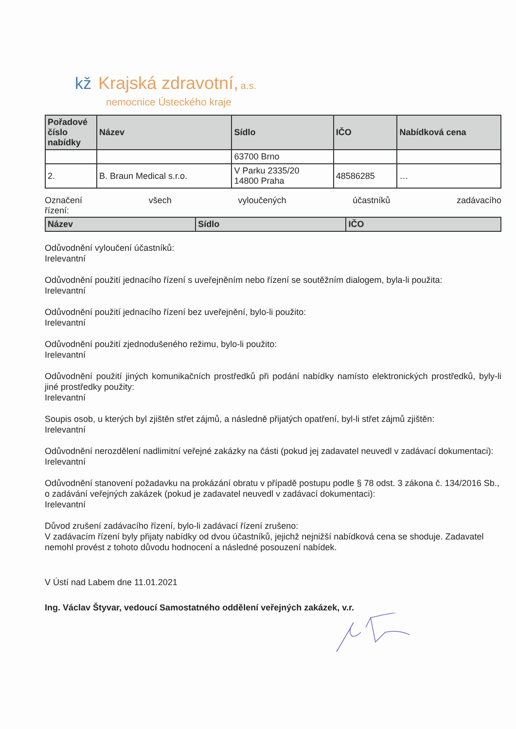kž Krajská zdravotní, a.s.
nemocnice Ústeckého kraje
| Pořadové číslo nabídky | Název | Sídlo | IČO | Nabídková cena |
| --- | --- | --- | --- | --- |
| | | 63700 Brno | | |
| 2. | B. Braun Medical s.r.o. | V Parku 2335/20 14800 Praha | 48586285 | … |
Označení všech vyloučených účastníků zadávacího
řízení:
| Název | Sídlo | IČO |
| --- | --- | --- |
Odůvodnění vyloučení účastníků:
Irelevantní
Odůvodnění použití jednacího řízení s uveřejněním nebo řízení se soutěžním dialogem, byla-li použita:
Irelevantní
Odůvodnění použití jednacího řízení bez uveřejnění, bylo-li použito:
Irelevantní
Odůvodnění použití zjednodušeného režimu, bylo-li použito:
Irelevantní
Odůvodnění použití jiných komunikačních prostředků při podání nabídky namísto elektronických prostředků, byly-li jiné prostředky použity:
Irelevantní
Soupis osob, u kterých byl zjištěn střet zájmů, a následně přijatých opatření, byl-li střet zájmů zjištěn:
Irelevantní
Odůvodnění nerozdělení nadlimitní veřejné zakázky na části (pokud jej zadavatel neuvedl v zadávací dokumentaci):
Irelevantní
Odůvodnění stanovení požadavku na prokázání obratu v případě postupu podle § 78 odst. 3 zákona č. 134/2016 Sb., o zadávání veřejných zakázek (pokud je zadavatel neuvedl v zadávací dokumentaci):
Irelevantní
Důvod zrušení zadávacího řízení, bylo-li zadávací řízení zrušeno:
V zadávacím řízení byly přijaty nabídky od dvou účastníků, jejichž nejnižší nabídková cena se shoduje. Zadavatel nemohl provést z tohoto důvodu hodnocení a následné posouzení nabídek.
V Ústí nad Labem dne 11.01.2021
Ing. Václav Štyvar, vedoucí Samostatného oddělení veřejných zakázek, v.r.